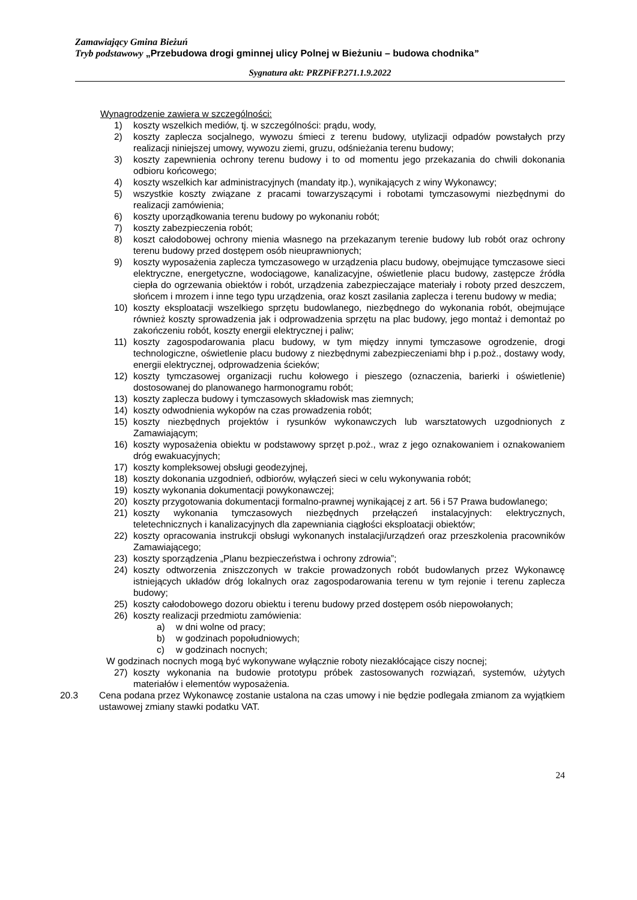Zamawiający Gmina Bieżuń
Tryb podstawowy „Przebudowa drogi gminnej ulicy Polnej w Bieżuniu – budowa chodnika”
Sygnatura akt: PRZPiFP.271.1.9.2022
Wynagrodzenie zawiera w szczególności:
1) koszty wszelkich mediów, tj. w szczególności: prądu, wody,
2) koszty zaplecza socjalnego, wywozu śmieci z terenu budowy, utylizacji odpadów powstałych przy realizacji niniejszej umowy, wywozu ziemi, gruzu, odśnieżania terenu budowy;
3) koszty zapewnienia ochrony terenu budowy i to od momentu jego przekazania do chwili dokonania odbioru końcowego;
4) koszty wszelkich kar administracyjnych (mandaty itp.), wynikających z winy Wykonawcy;
5) wszystkie koszty związane z pracami towarzyszącymi i robotami tymczasowymi niezbędnymi do realizacji zamówienia;
6) koszty uporządkowania terenu budowy po wykonaniu robót;
7) koszty zabezpieczenia robót;
8) koszt całodobowej ochrony mienia własnego na przekazanym terenie budowy lub robót oraz ochrony terenu budowy przed dostępem osób nieuprawnionych;
9) koszty wyposażenia zaplecza tymczasowego w urządzenia placu budowy, obejmujące tymczasowe sieci elektryczne, energetyczne, wodociągowe, kanalizacyjne, oświetlenie placu budowy, zastępcze źródła ciepła do ogrzewania obiektów i robót, urządzenia zabezpieczające materiały i roboty przed deszczem, słońcem i mrozem i inne tego typu urządzenia, oraz koszt zasilania zaplecza i terenu budowy w media;
10) koszty eksploatacji wszelkiego sprzętu budowlanego, niezbędnego do wykonania robót, obejmujące również koszty sprowadzenia jak i odprowadzenia sprzętu na plac budowy, jego montaż i demontaż po zakończeniu robót, koszty energii elektrycznej i paliw;
11) koszty zagospodarowania placu budowy, w tym między innymi tymczasowe ogrodzenie, drogi technologiczne, oświetlenie placu budowy z niezbędnymi zabezpieczeniami bhp i p.poż., dostawy wody, energii elektrycznej, odprowadzenia ścieków;
12) koszty tymczasowej organizacji ruchu kołowego i pieszego (oznaczenia, barierki i oświetlenie) dostosowanej do planowanego harmonogramu robót;
13) koszty zaplecza budowy i tymczasowych składowisk mas ziemnych;
14) koszty odwodnienia wykopów na czas prowadzenia robót;
15) koszty niezbędnych projektów i rysunków wykonawczych lub warsztatowych uzgodnionych z Zamawiającym;
16) koszty wyposażenia obiektu w podstawowy sprzęt p.poż., wraz z jego oznakowaniem i oznakowaniem dróg ewakuacyjnych;
17) koszty kompleksowej obsługi geodezyjnej,
18) koszty dokonania uzgodnień, odbiorów, wyłączeń sieci w celu wykonywania robót;
19) koszty wykonania dokumentacji powykonawczej;
20) koszty przygotowania dokumentacji formalno-prawnej wynikającej z art. 56 i 57 Prawa budowlanego;
21) koszty wykonania tymczasowych niezbędnych przełączeń instalacyjnych: elektrycznych, teletechnicznych i kanalizacyjnych dla zapewniania ciągłości eksploatacji obiektów;
22) koszty opracowania instrukcji obsługi wykonanych instalacji/urządzeń oraz przeszkolenia pracowników Zamawiającego;
23) koszty sporządzenia „Planu bezpieczeństwa i ochrony zdrowia”;
24) koszty odtworzenia zniszczonych w trakcie prowadzonych robót budowlanych przez Wykonawcę istniejących układów dróg lokalnych oraz zagospodarowania terenu w tym rejonie i terenu zaplecza budowy;
25) koszty całodobowego dozoru obiektu i terenu budowy przed dostępem osób niepowołanych;
26) koszty realizacji przedmiotu zamówienia:
a) w dni wolne od pracy;
b) w godzinach popołudniowych;
c) w godzinach nocnych;
W godzinach nocnych mogą być wykonywane wyłącznie roboty niezakłócające ciszy nocnej;
27) koszty wykonania na budowie prototypu próbek zastosowanych rozwiązań, systemów, użytych materiałów i elementów wyposażenia.
20.3 Cena podana przez Wykonawcę zostanie ustalona na czas umowy i nie będzie podlegała zmianom za wyjątkiem ustawowej zmiany stawki podatku VAT.
24